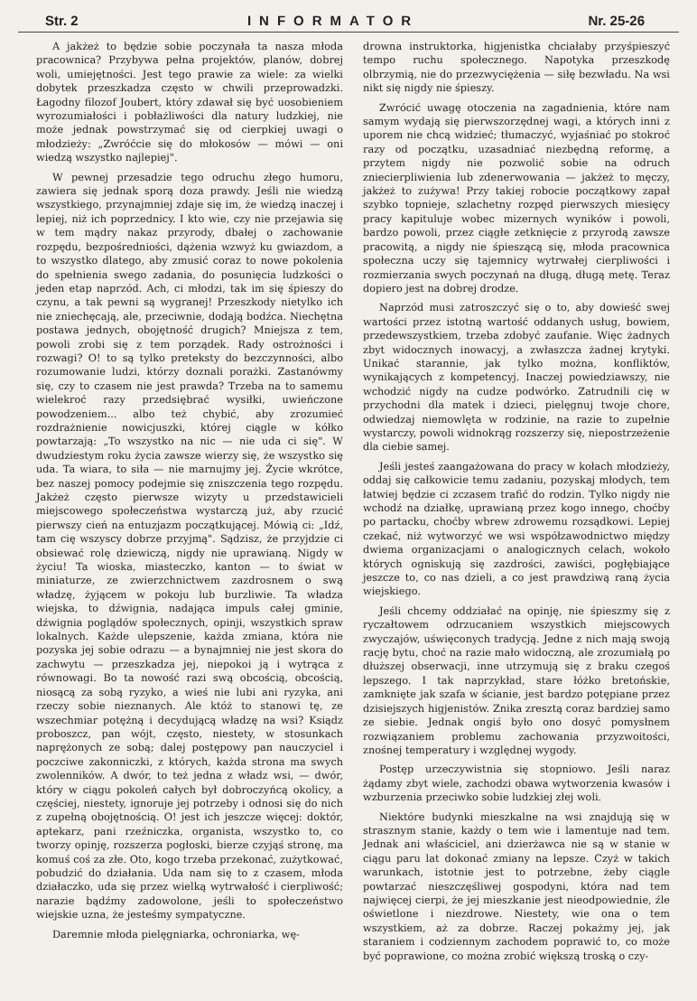Str. 2 INFORMATOR Nr. 25-26
A jakżeż to będzie sobie poczynała ta nasza młoda pracownica? Przybywa pełna projektów, planów, dobrej woli, umiejętności. Jest tego prawie za wiele: za wielki dobytek przeszkadza często w chwili przeprowadzki. Łagodny filozof Joubert, który zdawał się być uosobieniem wyrozumiałości i pobłażliwości dla natury ludzkiej, nie może jednak powstrzymać się od cierpkiej uwagi o młodzieży: „Zwróćcie się do młokosów — mówi — oni wiedzą wszystko najlepiej".
W pewnej przesadzie tego odruchu złego humoru, zawiera się jednak sporą doza prawdy. Jeśli nie wiedzą wszystkiego, przynajmniej zdaje się im, że wiedzą inaczej i lepiej, niż ich poprzednicy. I kto wie, czy nie przejawia się w tem mądry nakaz przyrody, dbałej o zachowanie rozpędu, bezpośredniości, dążenia wzwyż ku gwiazdom, a to wszystko dlatego, aby zmusić coraz to nowe pokolenia do spełnienia swego zadania, do posunięcia ludzkości o jeden etap naprzód. Ach, ci młodzi, tak im się śpieszy do czynu, a tak pewni są wygranej! Przeszkody nietylko ich nie zniechęcają, ale, przeciwnie, dodają bodźca. Niechętna postawa jednych, obojętność drugich? Mniejsza z tem, powoli zrobi się z tem porządek. Rady ostrożności i rozwagi? O! to są tylko preteksty do bezczynności, albo rozumowanie ludzi, którzy doznali porażki. Zastanówmy się, czy to czasem nie jest prawda? Trzeba na to samemu wielekroć razy przedsiębrać wysiłki, uwieńczone powodzeniem... albo też chybić, aby zrozumieć rozdrażnienie nowicjuszki, której ciągle w kółko powtarzają: „To wszystko na nic — nie uda ci się". W dwudziestym roku życia zawsze wierzy się, że wszystko się uda. Ta wiara, to siła — nie marnujmy jej. Życie wkrótce, bez naszej pomocy podejmie się zniszczenia tego rozpędu. Jakżeż często pierwsze wizyty u przedstawicieli miejscowego społeczeństwa wystarczą już, aby rzucić pierwszy cień na entuzjazm początkującej. Mówią ci: „Idź, tam cię wszyscy dobrze przyjmą". Sądzisz, że przyjdzie ci obsiewać rolę dziewiczą, nigdy nie uprawianą. Nigdy w życiu! Ta wioska, miasteczko, kanton — to świat w miniaturze, ze zwierzchnictwem zazdrosnem o swą władzę, żyjącem w pokoju lub burzliwie. Ta władza wiejska, to dźwignia, nadająca impuls całej gminie, dźwignia poglądów społecznych, opinji, wszystkich spraw lokalnych. Każde ulepszenie, każda zmiana, która nie pozyska jej sobie odrazu — a bynajmniej nie jest skora do zachwytu — przeszkadza jej, niepokoi ją i wytrąca z równowagi. Bo ta nowość razi swą obcością, obcością, niosącą za sobą ryzyko, a wieś nie lubi ani ryzyka, ani rzeczy sobie nieznanych. Ale któż to stanowi tę, ze wszechmiar potężną i decydującą władzę na wsi? Ksiądz proboszcz, pan wójt, często, niestety, w stosunkach naprężonych ze sobą; dalej postępowy pan nauczyciel i poczciwe zakonniczki, z których, każda strona ma swych zwolenników. A dwór, to też jedna z władz wsi, — dwór, który w ciągu pokoleń całych był dobroczyńcą okolicy, a częściej, niestety, ignoruje jej potrzeby i odnosi się do nich z zupełną obojętnością. O! jest ich jeszcze więcej: doktór, aptekarz, pani rzeźniczka, organista, wszystko to, co tworzy opinję, rozszerza pogłoski, bierze czyjąś stronę, ma komuś coś za złe. Oto, kogo trzeba przekonać, zużytkować, pobudzić do działania. Uda nam się to z czasem, młoda działaczko, uda się przez wielką wytrwałość i cierpliwość; narazie bądźmy zadowolone, jeśli to społeczeństwo wiejskie uzna, że jesteśmy sympatyczne.
Daremnie młoda pielęgniarka, ochroniarka, wę-
drowna instruktorka, higjenistka chciałaby przyśpieszyć tempo ruchu społecznego. Napotyka przeszkodę olbrzymią, nie do przezwyciężenia — siłę bezwładu. Na wsi nikt się nigdy nie śpieszy.
Zwrócić uwagę otoczenia na zagadnienia, które nam samym wydają się pierwszorzędnej wagi, a których inni z uporem nie chcą widzieć; tłumaczyć, wyjaśniać po stokroć razy od początku, uzasadniać niezbędną reformę, a przytem nigdy nie pozwolić sobie na odruch zniecierpliwienia lub zdenerwowania — jakżeż to męczy, jakżeż to zużywa! Przy takiej robocie początkowy zapał szybko topnieje, szlachetny rozpęd pierwszych miesięcy pracy kapituluje wobec mizernych wyników i powoli, bardzo powoli, przez ciągłe zetknięcie z przyrodą zawsze pracowitą, a nigdy nie śpieszącą się, młoda pracownica społeczna uczy się tajemnicy wytrwałej cierpliwości i rozmierzania swych poczynań na długą, długą metę. Teraz dopiero jest na dobrej drodze.
Naprzód musi zatroszczyć się o to, aby dowieść swej wartości przez istotną wartość oddanych usług, bowiem, przedewszystkiem, trzeba zdobyć zaufanie. Więc żadnych zbyt widocznych inowacyj, a zwłaszcza żadnej krytyki. Unikać starannie, jak tylko można, konfliktów, wynikających z kompetencyj. Inaczej powiedziawszy, nie wchodzić nigdy na cudze podwórko. Zatrudnili cię w przychodni dla matek i dzieci, pielęgnuj twoje chore, odwiedzaj niemowlęta w rodzinie, na razie to zupełnie wystarczy, powoli widnokrąg rozszerzy się, niepostrzeżenie dla ciebie samej.
Jeśli jesteś zaangażowana do pracy w kołach młodzieży, oddaj się całkowicie temu zadaniu, pozyskaj młodych, tem łatwiej będzie ci zczasem trafić do rodzin. Tylko nigdy nie wchodź na działkę, uprawianą przez kogo innego, choćby po partacku, choćby wbrew zdrowemu rozsądkowi. Lepiej czekać, niż wytworzyć we wsi współzawodnictwo między dwiema organizacjami o analogicznych celach, wokoło których ogniskują się zazdrości, zawiści, pogłębiające jeszcze to, co nas dzieli, a co jest prawdziwą raną życia wiejskiego.
Jeśli chcemy oddziałać na opinję, nie śpieszmy się z ryczałtowem odrzucaniem wszystkich miejscowych zwyczajów, uświęconych tradycją. Jedne z nich mają swoją rację bytu, choć na razie mało widoczną, ale zrozumiałą po dłuższej obserwacji, inne utrzymują się z braku czegoś lepszego. I tak naprzykład, stare łóżko bretońskie, zamknięte jak szafa w ścianie, jest bardzo potępiane przez dzisiejszych higjenistów. Znika zresztą coraz bardziej samo ze siebie. Jednak ongiś było ono dosyć pomysłnem rozwiązaniem problemu zachowania przyzwoitości, znośnej temperatury i względnej wygody.
Postęp urzeczywistnia się stopniowo. Jeśli naraz żądamy zbyt wiele, zachodzi obawa wytworzenia kwasów i wzburzenia przeciwko sobie ludzkiej złej woli.
Niektóre budynki mieszkalne na wsi znajdują się w strasznym stanie, każdy o tem wie i lamentuje nad tem. Jednak ani właściciel, ani dzierżawca nie są w stanie w ciągu paru lat dokonać zmiany na lepsze. Czyż w takich warunkach, istotnie jest to potrzebne, żeby ciągle powtarzać nieszczęśliwej gospodyni, która nad tem najwięcej cierpi, że jej mieszkanie jest nieodpowiednie, źle oświetlone i niezdrowe. Niestety, wie ona o tem wszystkiem, aż za dobrze. Raczej pokażmy jej, jak staraniem i codziennym zachodem poprawić to, co może być poprawione, co można zrobić większą troską o czy-